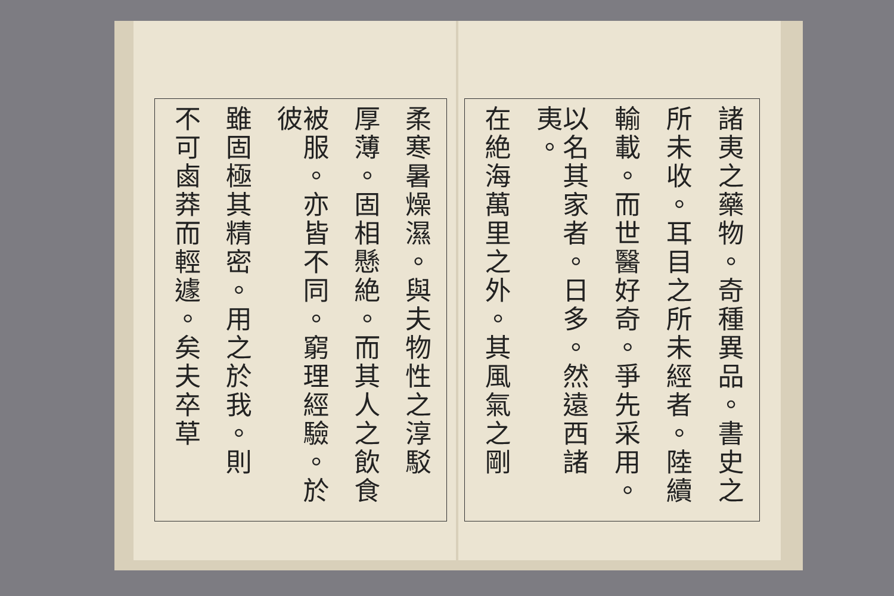諸夷之藥物。奇種異品。書史之
所未收。耳目之所未經者。陸續
輸載。而世醫好奇。爭先采用。
以名其家者。日多。然遠西諸夷。
在絶海萬里之外。其風氣之剛
柔寒暑燥濕。與夫物性之淳駁
厚薄。固相懸絶。而其人之飲食
被服。亦皆不同。窮理經驗。於彼
雖固極其精密。用之於我。則
不可鹵莽而輕遽。矣夫卒草